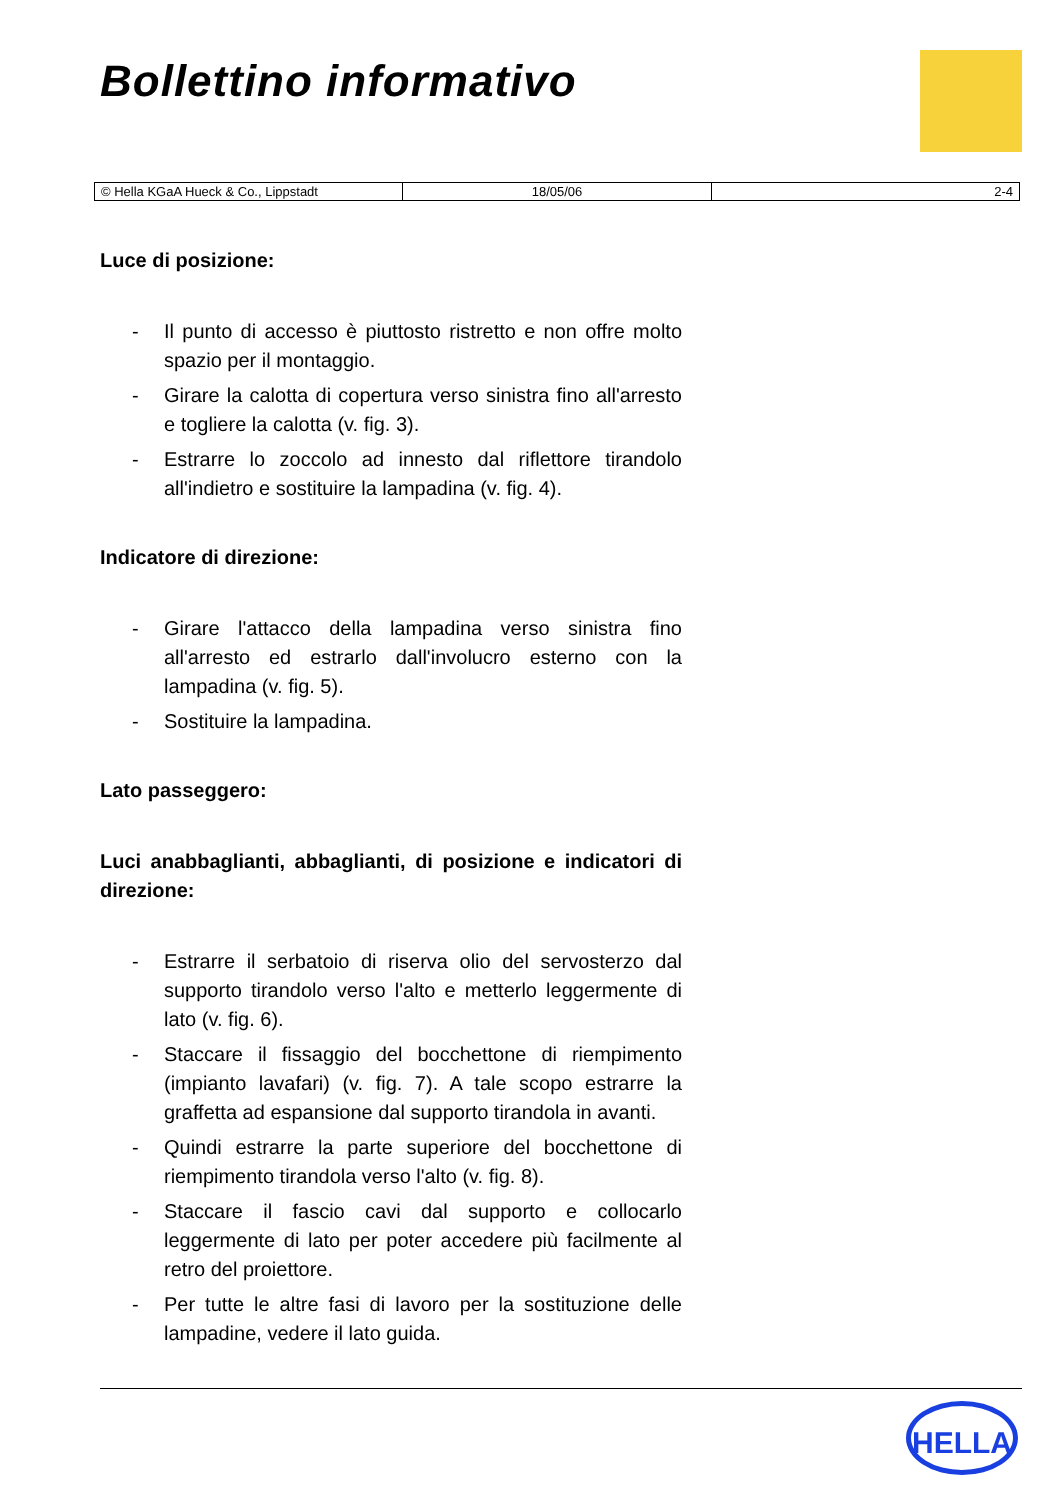Bollettino informativo
| © Hella KGaA Hueck & Co., Lippstadt | 18/05/06 | 2-4 |
Luce di posizione:
- Il punto di accesso è piuttosto ristretto e non offre molto spazio per il montaggio.
- Girare la calotta di copertura verso sinistra fino all'arresto e togliere la calotta (v. fig. 3).
- Estrarre lo zoccolo ad innesto dal riflettore tirandolo all'indietro e sostituire la lampadina (v. fig. 4).
Indicatore di direzione:
- Girare l'attacco della lampadina verso sinistra fino all'arresto ed estrarlo dall'involucro esterno con la lampadina (v. fig. 5).
- Sostituire la lampadina.
Lato passeggero:
Luci anabbaglianti, abbaglianti, di posizione e indicatori di direzione:
- Estrarre il serbatoio di riserva olio del servosterzo dal supporto tirandolo verso l'alto e metterlo leggermente di lato (v. fig. 6).
- Staccare il fissaggio del bocchettone di riempimento (impianto lavafari) (v. fig. 7). A tale scopo estrarre la graffetta ad espansione dal supporto tirandola in avanti.
- Quindi estrarre la parte superiore del bocchettone di riempimento tirandola verso l'alto (v. fig. 8).
- Staccare il fascio cavi dal supporto e collocarlo leggermente di lato per poter accedere più facilmente al retro del proiettore.
- Per tutte le altre fasi di lavoro per la sostituzione delle lampadine, vedere il lato guida.
HELLA